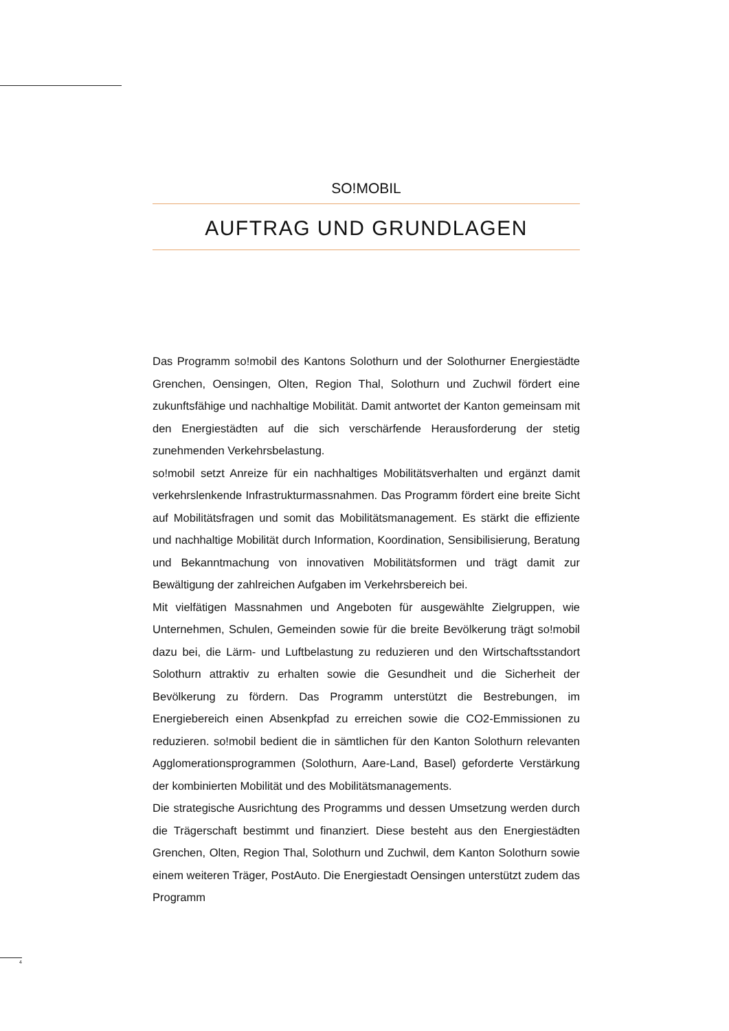SO!MOBIL
AUFTRAG UND GRUNDLAGEN
Das Programm so!mobil des Kantons Solothurn und der Solothurner Energiestädte Grenchen, Oensingen, Olten, Region Thal, Solothurn und Zuchwil fördert eine zukunftsfähige und nachhaltige Mobilität. Damit antwortet der Kanton gemeinsam mit den Energiestädten auf die sich verschärfende Herausforderung der stetig zunehmenden Verkehrsbelastung.
so!mobil setzt Anreize für ein nachhaltiges Mobilitätsverhalten und ergänzt damit verkehrslenkende Infrastrukturmassnahmen. Das Programm fördert eine breite Sicht auf Mobilitätsfragen und somit das Mobilitätsmanagement. Es stärkt die effiziente und nachhaltige Mobilität durch Information, Koordination, Sensibilisierung, Beratung und Bekanntmachung von innovativen Mobilitätsformen und trägt damit zur Bewältigung der zahlreichen Aufgaben im Verkehrsbereich bei.
Mit vielfätigen Massnahmen und Angeboten für ausgewählte Zielgruppen, wie Unternehmen, Schulen, Gemeinden sowie für die breite Bevölkerung trägt so!mobil dazu bei, die Lärm- und Luftbelastung zu reduzieren und den Wirtschaftsstandort Solothurn attraktiv zu erhalten sowie die Gesundheit und die Sicherheit der Bevölkerung zu fördern. Das Programm unterstützt die Bestrebungen, im Energiebereich einen Absenkpfad zu erreichen sowie die CO2-Emmissionen zu reduzieren. so!mobil bedient die in sämtlichen für den Kanton Solothurn relevanten Agglomerationsprogrammen (Solothurn, Aare-Land, Basel) geforderte Verstärkung der kombinierten Mobilität und des Mobilitätsmanagements.
Die strategische Ausrichtung des Programms und dessen Umsetzung werden durch die Trägerschaft bestimmt und finanziert. Diese besteht aus den Energiestädten Grenchen, Olten, Region Thal, Solothurn und Zuchwil, dem Kanton Solothurn sowie einem weiteren Träger, PostAuto. Die Energiestadt Oensingen unterstützt zudem das Programm
4